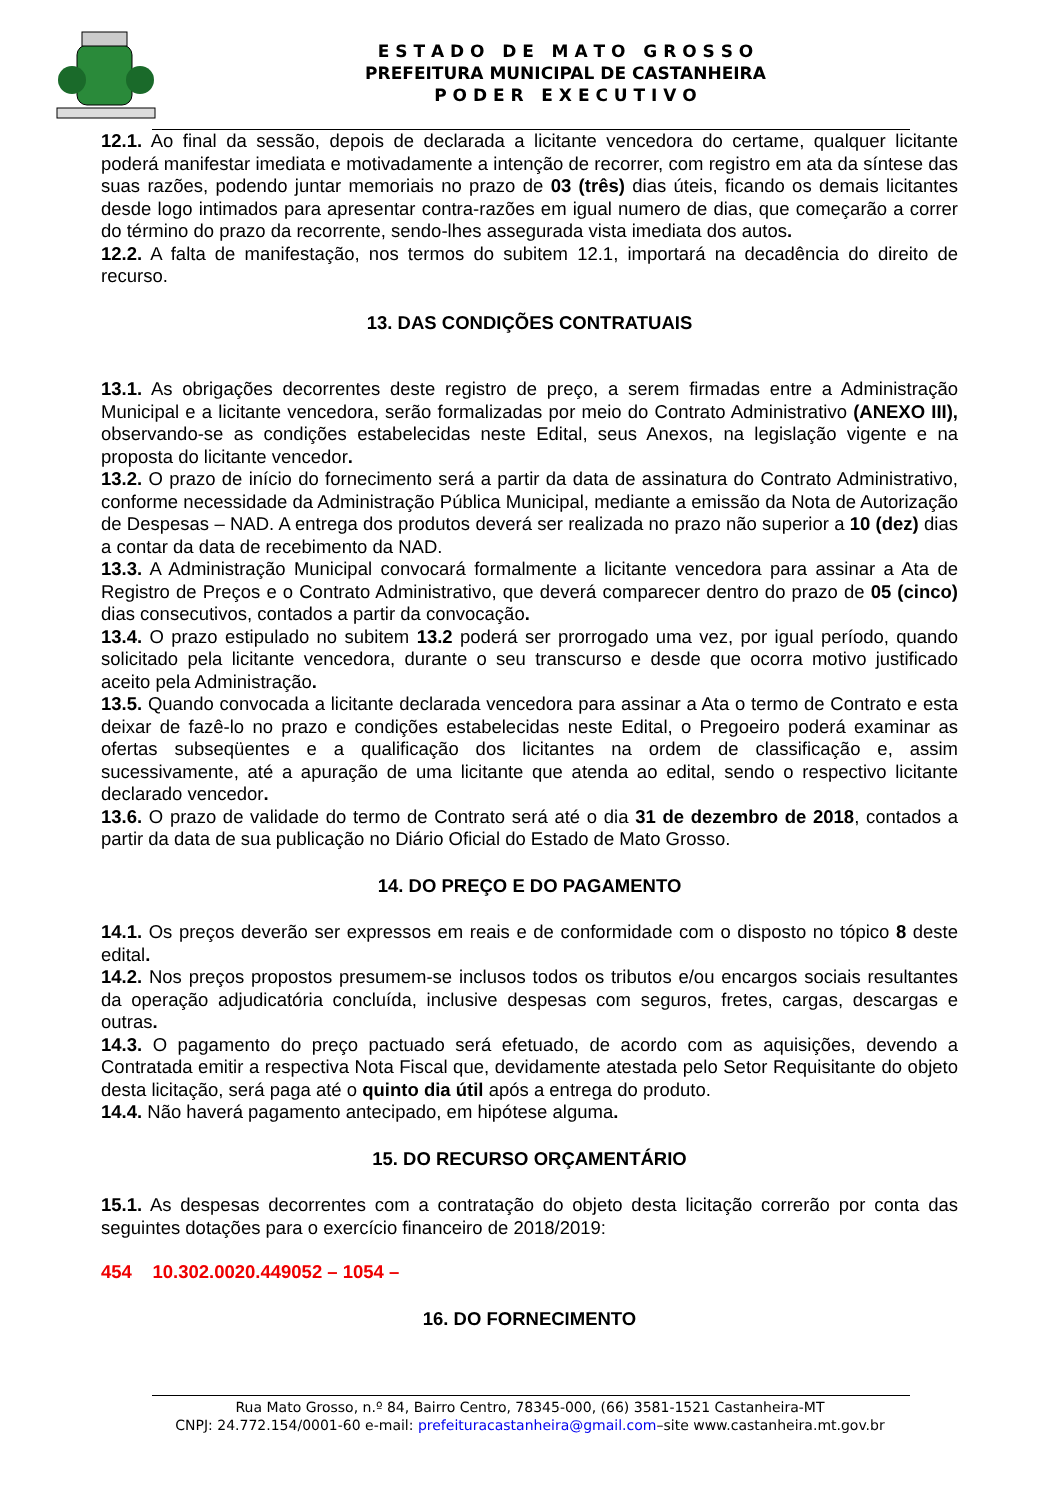E S T A D O D E M A T O G R O S S O
PREFEITURA MUNICIPAL DE CASTANHEIRA
P O D E R E X E C U T I V O
12.1. Ao final da sessão, depois de declarada a licitante vencedora do certame, qualquer licitante poderá manifestar imediata e motivadamente a intenção de recorrer, com registro em ata da síntese das suas razões, podendo juntar memoriais no prazo de 03 (três) dias úteis, ficando os demais licitantes desde logo intimados para apresentar contra-razões em igual numero de dias, que começarão a correr do término do prazo da recorrente, sendo-lhes assegurada vista imediata dos autos.
12.2. A falta de manifestação, nos termos do subitem 12.1, importará na decadência do direito de recurso.
13. DAS CONDIÇÕES CONTRATUAIS
13.1. As obrigações decorrentes deste registro de preço, a serem firmadas entre a Administração Municipal e a licitante vencedora, serão formalizadas por meio do Contrato Administrativo (ANEXO III), observando-se as condições estabelecidas neste Edital, seus Anexos, na legislação vigente e na proposta do licitante vencedor.
13.2. O prazo de início do fornecimento será a partir da data de assinatura do Contrato Administrativo, conforme necessidade da Administração Pública Municipal, mediante a emissão da Nota de Autorização de Despesas – NAD. A entrega dos produtos deverá ser realizada no prazo não superior a 10 (dez) dias a contar da data de recebimento da NAD.
13.3. A Administração Municipal convocará formalmente a licitante vencedora para assinar a Ata de Registro de Preços e o Contrato Administrativo, que deverá comparecer dentro do prazo de 05 (cinco) dias consecutivos, contados a partir da convocação.
13.4. O prazo estipulado no subitem 13.2 poderá ser prorrogado uma vez, por igual período, quando solicitado pela licitante vencedora, durante o seu transcurso e desde que ocorra motivo justificado aceito pela Administração.
13.5. Quando convocada a licitante declarada vencedora para assinar a Ata o termo de Contrato e esta deixar de fazê-lo no prazo e condições estabelecidas neste Edital, o Pregoeiro poderá examinar as ofertas subseqüentes e a qualificação dos licitantes na ordem de classificação e, assim sucessivamente, até a apuração de uma licitante que atenda ao edital, sendo o respectivo licitante declarado vencedor.
13.6. O prazo de validade do termo de Contrato será até o dia 31 de dezembro de 2018, contados a partir da data de sua publicação no Diário Oficial do Estado de Mato Grosso.
14. DO PREÇO E DO PAGAMENTO
14.1. Os preços deverão ser expressos em reais e de conformidade com o disposto no tópico 8 deste edital.
14.2. Nos preços propostos presumem-se inclusos todos os tributos e/ou encargos sociais resultantes da operação adjudicatória concluída, inclusive despesas com seguros, fretes, cargas, descargas e outras.
14.3. O pagamento do preço pactuado será efetuado, de acordo com as aquisições, devendo a Contratada emitir a respectiva Nota Fiscal que, devidamente atestada pelo Setor Requisitante do objeto desta licitação, será paga até o quinto dia útil após a entrega do produto.
14.4. Não haverá pagamento antecipado, em hipótese alguma.
15. DO RECURSO ORÇAMENTÁRIO
15.1. As despesas decorrentes com a contratação do objeto desta licitação correrão por conta das seguintes dotações para o exercício financeiro de 2018/2019:
454 10.302.0020.449052 – 1054 –
16. DO FORNECIMENTO
Rua Mato Grosso, n.º 84, Bairro Centro, 78345-000, (66) 3581-1521 Castanheira-MT
CNPJ: 24.772.154/0001-60 e-mail: prefeituracastanheira@gmail.com–site www.castanheira.mt.gov.br